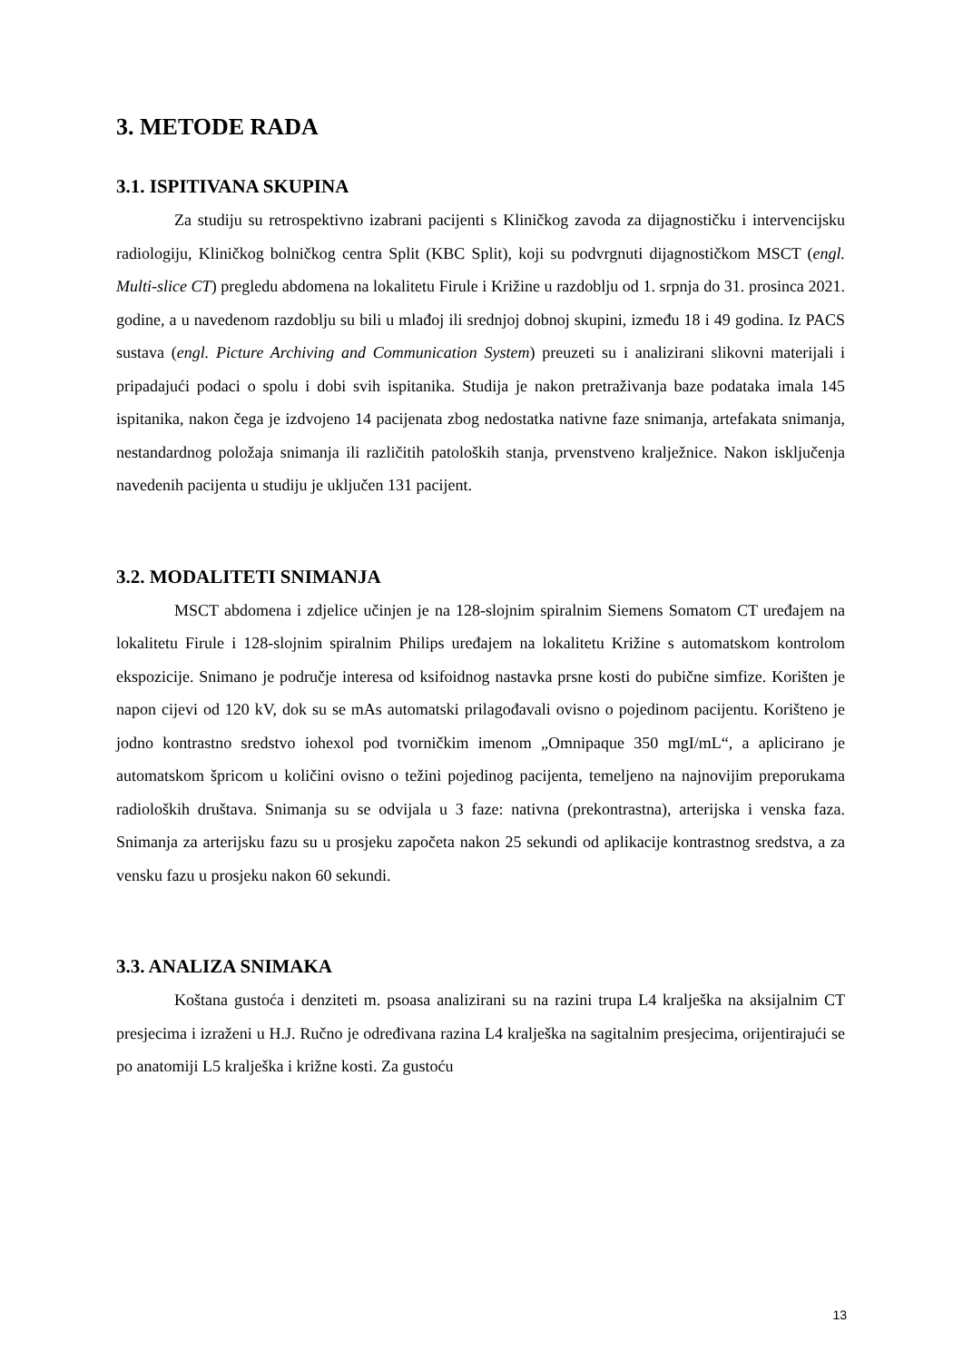3. METODE RADA
3.1. ISPITIVANA SKUPINA
Za studiju su retrospektivno izabrani pacijenti s Kliničkog zavoda za dijagnostičku i intervencijsku radiologiju, Kliničkog bolničkog centra Split (KBC Split), koji su podvrgnuti dijagnostičkom MSCT (engl. Multi-slice CT) pregledu abdomena na lokalitetu Firule i Križine u razdoblju od 1. srpnja do 31. prosinca 2021. godine, a u navedenom razdoblju su bili u mlađoj ili srednjoj dobnoj skupini, između 18 i 49 godina. Iz PACS sustava (engl. Picture Archiving and Communication System) preuzeti su i analizirani slikovni materijali i pripadajući podaci o spolu i dobi svih ispitanika. Studija je nakon pretraživanja baze podataka imala 145 ispitanika, nakon čega je izdvojeno 14 pacijenata zbog nedostatka nativne faze snimanja, artefakata snimanja, nestandardnog položaja snimanja ili različitih patoloških stanja, prvenstveno kralježnice. Nakon isključenja navedenih pacijenta u studiju je uključen 131 pacijent.
3.2. MODALITETI SNIMANJA
MSCT abdomena i zdjelice učinjen je na 128-slojnim spiralnim Siemens Somatom CT uređajem na lokalitetu Firule i 128-slojnim spiralnim Philips uređajem na lokalitetu Križine s automatskom kontrolom ekspozicije. Snimano je područje interesa od ksifoidnog nastavka prsne kosti do pubične simfize. Korišten je napon cijevi od 120 kV, dok su se mAs automatski prilagođavali ovisno o pojedinom pacijentu. Korišteno je jodno kontrastno sredstvo iohexol pod tvorničkim imenom „Omnipaque 350 mgI/mL“, a aplicirano je automatskom špricom u količini ovisno o težini pojedinog pacijenta, temeljeno na najnovijim preporukama radioloških društava. Snimanja su se odvijala u 3 faze: nativna (prekontrastna), arterijska i venska faza. Snimanja za arterijsku fazu su u prosjeku započeta nakon 25 sekundi od aplikacije kontrastnog sredstva, a za vensku fazu u prosjeku nakon 60 sekundi.
3.3. ANALIZA SNIMAKA
Koštana gustoća i denziteti m. psoasa analizirani su na razini trupa L4 kralješka na aksijalnim CT presjecima i izraženi u H.J. Ručno je određivana razina L4 kralješka na sagitalnim presjecima, orijentirajući se po anatomiji L5 kralješka i križne kosti. Za gustoću
13